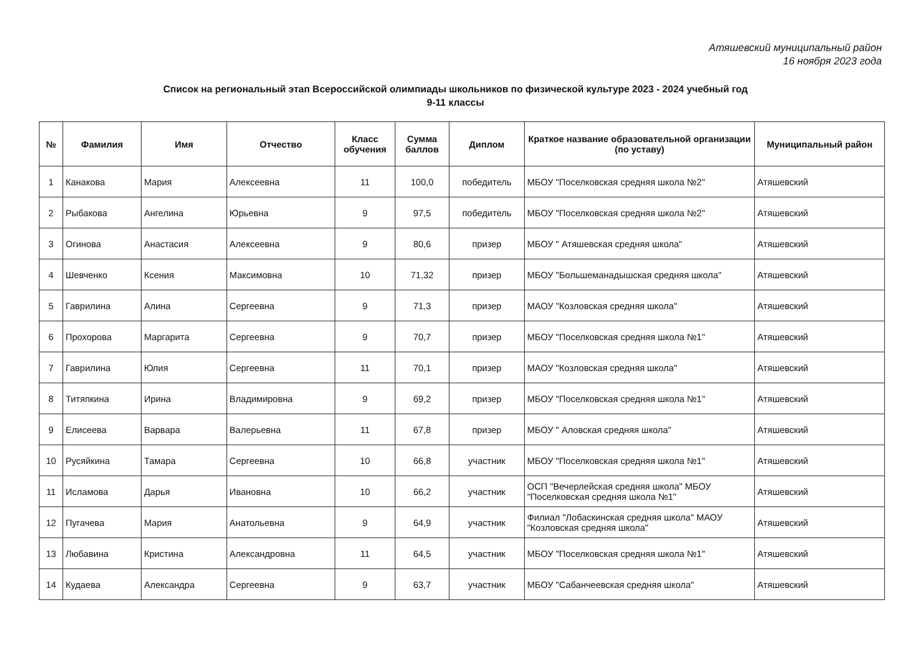Атяшевский муниципальный район
16 ноября 2023 года
Список на региональный этап Всероссийской олимпиады школьников по физической культуре 2023 - 2024 учебный год
9-11 классы
| № | Фамилия | Имя | Отчество | Класс обучения | Сумма баллов | Диплом | Краткое название образовательной организации (по уставу) | Муниципальный район |
| --- | --- | --- | --- | --- | --- | --- | --- | --- |
| 1 | Канакова | Мария | Алексеевна | 11 | 100,0 | победитель | МБОУ "Поселковская средняя школа №2" | Атяшевский |
| 2 | Рыбакова | Ангелина | Юрьевна | 9 | 97,5 | победитель | МБОУ "Поселковская средняя школа №2" | Атяшевский |
| 3 | Огинова | Анастасия | Алексеевна | 9 | 80,6 | призер | МБОУ " Атяшевская средняя школа" | Атяшевский |
| 4 | Шевченко | Ксения | Максимовна | 10 | 71,32 | призер | МБОУ "Большеманадышская средняя школа" | Атяшевский |
| 5 | Гаврилина | Алина | Сергеевна | 9 | 71,3 | призер | МАОУ "Козловская средняя школа" | Атяшевский |
| 6 | Прохорова | Маргарита | Сергеевна | 9 | 70,7 | призер | МБОУ "Поселковская средняя школа №1" | Атяшевский |
| 7 | Гаврилина | Юлия | Сергеевна | 11 | 70,1 | призер | МАОУ "Козловская средняя школа" | Атяшевский |
| 8 | Титяпкина | Ирина | Владимировна | 9 | 69,2 | призер | МБОУ "Поселковская средняя школа №1" | Атяшевский |
| 9 | Елисеева | Варвара | Валерьевна | 11 | 67,8 | призер | МБОУ " Аловская средняя школа" | Атяшевский |
| 10 | Русяйкина | Тамара | Сергеевна | 10 | 66,8 | участник | МБОУ "Поселковская средняя школа №1" | Атяшевский |
| 11 | Исламова | Дарья | Ивановна | 10 | 66,2 | участник | ОСП "Вечерлейская средняя школа" МБОУ "Поселковская средняя школа №1" | Атяшевский |
| 12 | Пугачева | Мария | Анатольевна | 9 | 64,9 | участник | Филиал "Лобаскинская средняя школа" МАОУ "Козловская средняя школа" | Атяшевский |
| 13 | Любавина | Кристина | Александровна | 11 | 64,5 | участник | МБОУ "Поселковская средняя школа №1" | Атяшевский |
| 14 | Кудаева | Александра | Сергеевна | 9 | 63,7 | участник | МБОУ "Сабанчеевская средняя школа" | Атяшевский |